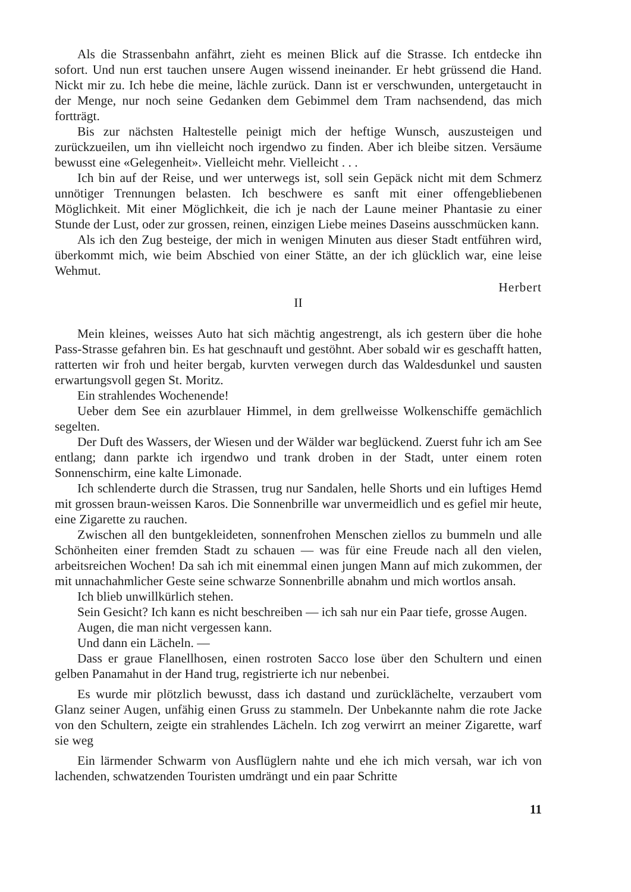Als die Strassenbahn anfährt, zieht es meinen Blick auf die Strasse. Ich entdecke ihn sofort. Und nun erst tauchen unsere Augen wissend ineinander. Er hebt grüssend die Hand. Nickt mir zu. Ich hebe die meine, lächle zurück. Dann ist er verschwunden, untergetaucht in der Menge, nur noch seine Gedanken dem Gebimmel dem Tram nachsendend, das mich fortträgt.
Bis zur nächsten Haltestelle peinigt mich der heftige Wunsch, auszusteigen und zurückzueilen, um ihn vielleicht noch irgendwo zu finden. Aber ich bleibe sitzen. Versäume bewusst eine «Gelegenheit». Vielleicht mehr. Vielleicht . . .
Ich bin auf der Reise, und wer unterwegs ist, soll sein Gepäck nicht mit dem Schmerz unnötiger Trennungen belasten. Ich beschwere es sanft mit einer offengebliebenen Möglichkeit. Mit einer Möglichkeit, die ich je nach der Laune meiner Phantasie zu einer Stunde der Lust, oder zur grossen, reinen, einzigen Liebe meines Daseins ausschmücken kann.
Als ich den Zug besteige, der mich in wenigen Minuten aus dieser Stadt entführen wird, überkommt mich, wie beim Abschied von einer Stätte, an der ich glücklich war, eine leise Wehmut.
Herbert
II
Mein kleines, weisses Auto hat sich mächtig angestrengt, als ich gestern über die hohe Pass-Strasse gefahren bin. Es hat geschnauft und gestöhnt. Aber sobald wir es geschafft hatten, ratterten wir froh und heiter bergab, kurvten verwegen durch das Waldesdunkel und sausten erwartungsvoll gegen St. Moritz.
Ein strahlendes Wochenende!
Ueber dem See ein azurblauer Himmel, in dem grellweisse Wolkenschiffe gemächlich segelten.
Der Duft des Wassers, der Wiesen und der Wälder war beglückend. Zuerst fuhr ich am See entlang; dann parkte ich irgendwo und trank droben in der Stadt, unter einem roten Sonnenschirm, eine kalte Limonade.
Ich schlenderte durch die Strassen, trug nur Sandalen, helle Shorts und ein luftiges Hemd mit grossen braun-weissen Karos. Die Sonnenbrille war unvermeidlich und es gefiel mir heute, eine Zigarette zu rauchen.
Zwischen all den buntgekleideten, sonnenfrohen Menschen ziellos zu bummeln und alle Schönheiten einer fremden Stadt zu schauen — was für eine Freude nach all den vielen, arbeitsreichen Wochen! Da sah ich mit einemmal einen jungen Mann auf mich zukommen, der mit unnachahmlicher Geste seine schwarze Sonnenbrille abnahm und mich wortlos ansah.
Ich blieb unwillkürlich stehen.
Sein Gesicht? Ich kann es nicht beschreiben — ich sah nur ein Paar tiefe, grosse Augen.
Augen, die man nicht vergessen kann.
Und dann ein Lächeln. —
Dass er graue Flanellhosen, einen rostroten Sacco lose über den Schultern und einen gelben Panamahut in der Hand trug, registrierte ich nur nebenbei.
Es wurde mir plötzlich bewusst, dass ich dastand und zurücklächelte, verzaubert vom Glanz seiner Augen, unfähig einen Gruss zu stammeln. Der Unbekannte nahm die rote Jacke von den Schultern, zeigte ein strahlendes Lächeln. Ich zog verwirrt an meiner Zigarette, warf sie weg
Ein lärmender Schwarm von Ausflüglern nahte und ehe ich mich versah, war ich von lachenden, schwatzenden Touristen umdrängt und ein paar Schritte
11